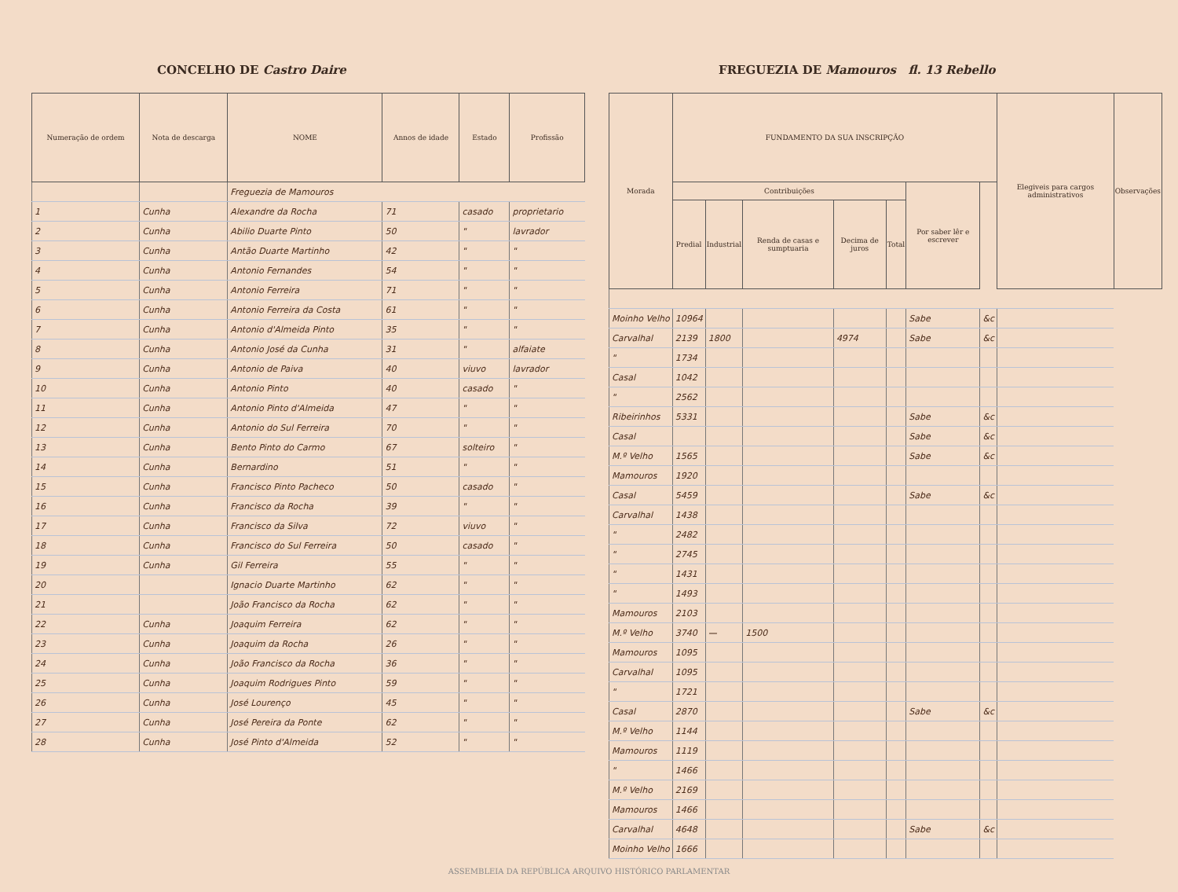CONCELHO DE Castro Daire
| Numeração de ordem | Nota de descarga | NOME | Annos de idade | Estado | Profissão |
| --- | --- | --- | --- | --- | --- |
| | | Freguezia de Mamouros | | | |
| 1 | Cunha | Alexandre da Rocha | 71 | casado | proprietario |
| 2 | Cunha | Abilio Duarte Pinto | 50 | " | lavrador |
| 3 | Cunha | Antão Duarte Martinho | 42 | " | " |
| 4 | Cunha | Antonio Fernandes | 54 | " | " |
| 5 | Cunha | Antonio Ferreira | 71 | " | " |
| 6 | Cunha | Antonio Ferreira da Costa | 61 | " | " |
| 7 | Cunha | Antonio d'Almeida Pinto | 35 | " | " |
| 8 | Cunha | Antonio José da Cunha | 31 | " | alfaiate |
| 9 | Cunha | Antonio de Paiva | 40 | viuvo | lavrador |
| 10 | Cunha | Antonio Pinto | 40 | casado | " |
| 11 | Cunha | Antonio Pinto d'Almeida | 47 | " | " |
| 12 | Cunha | Antonio do Sul Ferreira | 70 | " | " |
| 13 | Cunha | Bento Pinto do Carmo | 67 | solteiro | " |
| 14 | Cunha | Bernardino | 51 | " | " |
| 15 | Cunha | Francisco Pinto Pacheco | 50 | casado | " |
| 16 | Cunha | Francisco da Rocha | 39 | " | " |
| 17 | Cunha | Francisco da Silva | 72 | viuvo | " |
| 18 | Cunha | Francisco do Sul Ferreira | 50 | casado | " |
| 19 | Cunha | Gil Ferreira | 55 | " | " |
| 20 | | Ignacio Duarte Martinho | 62 | " | " |
| 21 | | João Francisco da Rocha | 62 | " | " |
| 22 | Cunha | Joaquim Ferreira | 62 | " | " |
| 23 | Cunha | Joaquim da Rocha | 26 | " | " |
| 24 | Cunha | João Francisco da Rocha | 36 | " | " |
| 25 | Cunha | Joaquim Rodrigues Pinto | 59 | " | " |
| 26 | Cunha | José Lourenço | 45 | " | " |
| 27 | Cunha | José Pereira da Ponte | 62 | " | " |
| 28 | Cunha | José Pinto d'Almeida | 52 | " | " |
FREGUEZIA DE Mamouros fl. 13 Rebello
| Morada | FUNDAMENTO DA SUA INSCRIPÇÃO | | | | | | | Elegiveis para cargos administrativos | Observações |
| --- | --- | --- | --- | --- | --- | --- | --- | --- | --- |
| | Contribuições | | | | | Por saber lêr e escrever | | | |
| | Predial | Industrial | Renda de casas e sumptuaria | Decima de juros | Total | | | | |
| Moinho Velho | 10964 | | | | | Sabe | &c | | |
| Carvalhal | 2139 | 1800 | | 4974 | | Sabe | &c | | |
| " | 1734 | | | | | | | | |
| Casal | 1042 | | | | | | | | |
| " | 2562 | | | | | | | | |
| Ribeirinhos | 5331 | | | | | Sabe | &c | | |
| Casal | | | | | | Sabe | &c | | |
| M.º Velho | 1565 | | | | | Sabe | &c | | |
| Mamouros | 1920 | | | | | | | | |
| Casal | 5459 | | | | | Sabe | &c | | |
| Carvalhal | 1438 | | | | | | | | |
| " | 2482 | | | | | | | | |
| " | 2745 | | | | | | | | |
| " | 1431 | | | | | | | | |
| " | 1493 | | | | | | | | |
| Mamouros | 2103 | | | | | | | | |
| M.º Velho | 3740 | — | 1500 | | | | | | |
| Mamouros | 1095 | | | | | | | | |
| Carvalhal | 1095 | | | | | | | | |
| " | 1721 | | | | | | | | |
| Casal | 2870 | | | | | Sabe | &c | | |
| M.º Velho | 1144 | | | | | | | | |
| Mamouros | 1119 | | | | | | | | |
| " | 1466 | | | | | | | | |
| M.º Velho | 2169 | | | | | | | | |
| Mamouros | 1466 | | | | | | | | |
| Carvalhal | 4648 | | | | | Sabe | &c | | |
| Moinho Velho | 1666 | | | | | | | | |
ASSEMBLEIA DA REPÚBLICA ARQUIVO HISTÓRICO PARLAMENTAR